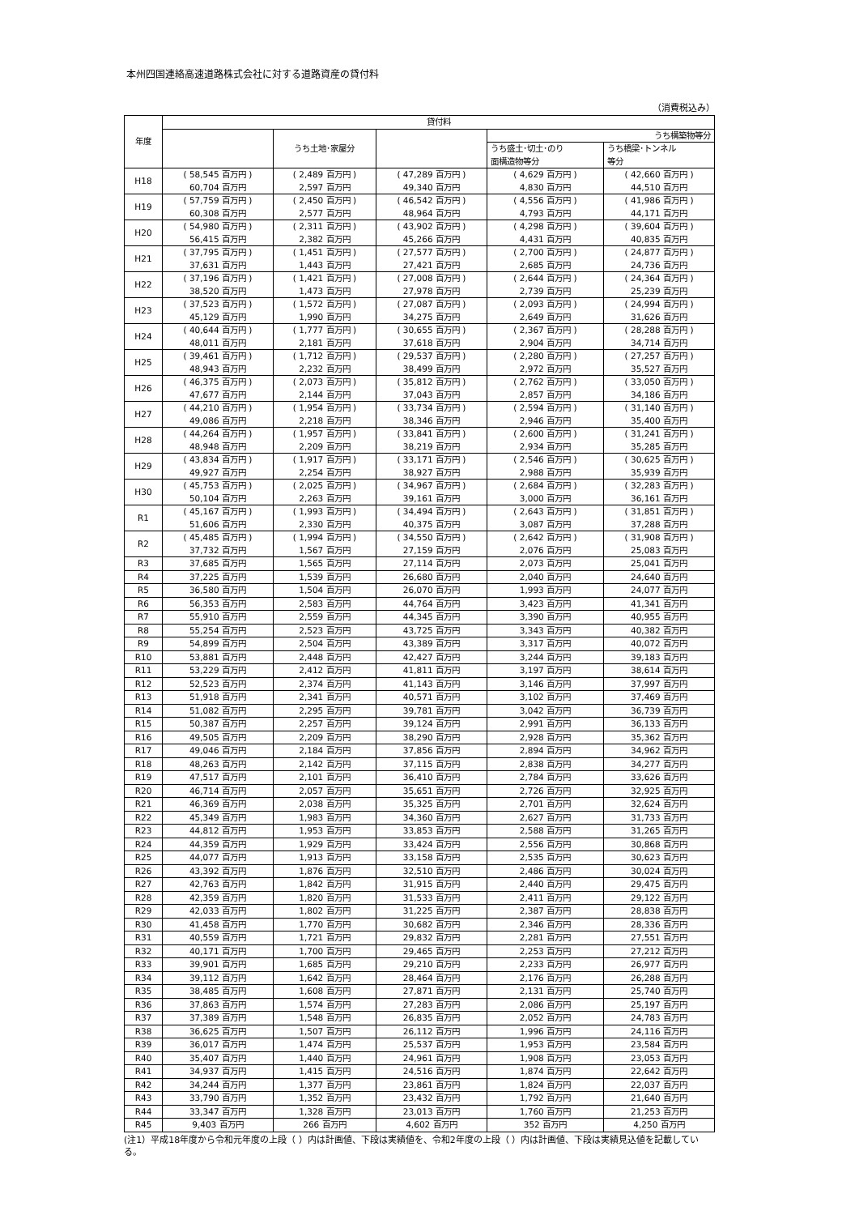本州四国連絡高速道路株式会社に対する道路資産の貸付料
（消費税込み）
| 年度 | 貸付料 | | | | |
| --- | --- | --- | --- | --- | --- |
| | | うち土地･家屋分 | | うち構築物等分 | |
| | | | | うち盛土･切土･のり 面構造物等分 | うち橋梁･トンネル 等分 |
| H18 | ( 58,545 百万円 ) 60,704 百万円 | ( 2,489 百万円 ) 2,597 百万円 | ( 47,289 百万円 ) 49,340 百万円 | ( 4,629 百万円 ) 4,830 百万円 | ( 42,660 百万円 ) 44,510 百万円 |
| H19 | ( 57,759 百万円 ) 60,308 百万円 | ( 2,450 百万円 ) 2,577 百万円 | ( 46,542 百万円 ) 48,964 百万円 | ( 4,556 百万円 ) 4,793 百万円 | ( 41,986 百万円 ) 44,171 百万円 |
| H20 | ( 54,980 百万円 ) 56,415 百万円 | ( 2,311 百万円 ) 2,382 百万円 | ( 43,902 百万円 ) 45,266 百万円 | ( 4,298 百万円 ) 4,431 百万円 | ( 39,604 百万円 ) 40,835 百万円 |
| H21 | ( 37,795 百万円 ) 37,631 百万円 | ( 1,451 百万円 ) 1,443 百万円 | ( 27,577 百万円 ) 27,421 百万円 | ( 2,700 百万円 ) 2,685 百万円 | ( 24,877 百万円 ) 24,736 百万円 |
| H22 | ( 37,196 百万円 ) 38,520 百万円 | ( 1,421 百万円 ) 1,473 百万円 | ( 27,008 百万円 ) 27,978 百万円 | ( 2,644 百万円 ) 2,739 百万円 | ( 24,364 百万円 ) 25,239 百万円 |
| H23 | ( 37,523 百万円 ) 45,129 百万円 | ( 1,572 百万円 ) 1,990 百万円 | ( 27,087 百万円 ) 34,275 百万円 | ( 2,093 百万円 ) 2,649 百万円 | ( 24,994 百万円 ) 31,626 百万円 |
| H24 | ( 40,644 百万円 ) 48,011 百万円 | ( 1,777 百万円 ) 2,181 百万円 | ( 30,655 百万円 ) 37,618 百万円 | ( 2,367 百万円 ) 2,904 百万円 | ( 28,288 百万円 ) 34,714 百万円 |
| H25 | ( 39,461 百万円 ) 48,943 百万円 | ( 1,712 百万円 ) 2,232 百万円 | ( 29,537 百万円 ) 38,499 百万円 | ( 2,280 百万円 ) 2,972 百万円 | ( 27,257 百万円 ) 35,527 百万円 |
| H26 | ( 46,375 百万円 ) 47,677 百万円 | ( 2,073 百万円 ) 2,144 百万円 | ( 35,812 百万円 ) 37,043 百万円 | ( 2,762 百万円 ) 2,857 百万円 | ( 33,050 百万円 ) 34,186 百万円 |
| H27 | ( 44,210 百万円 ) 49,086 百万円 | ( 1,954 百万円 ) 2,218 百万円 | ( 33,734 百万円 ) 38,346 百万円 | ( 2,594 百万円 ) 2,946 百万円 | ( 31,140 百万円 ) 35,400 百万円 |
| H28 | ( 44,264 百万円 ) 48,948 百万円 | ( 1,957 百万円 ) 2,209 百万円 | ( 33,841 百万円 ) 38,219 百万円 | ( 2,600 百万円 ) 2,934 百万円 | ( 31,241 百万円 ) 35,285 百万円 |
| H29 | ( 43,834 百万円 ) 49,927 百万円 | ( 1,917 百万円 ) 2,254 百万円 | ( 33,171 百万円 ) 38,927 百万円 | ( 2,546 百万円 ) 2,988 百万円 | ( 30,625 百万円 ) 35,939 百万円 |
| H30 | ( 45,753 百万円 ) 50,104 百万円 | ( 2,025 百万円 ) 2,263 百万円 | ( 34,967 百万円 ) 39,161 百万円 | ( 2,684 百万円 ) 3,000 百万円 | ( 32,283 百万円 ) 36,161 百万円 |
| R1 | ( 45,167 百万円 ) 51,606 百万円 | ( 1,993 百万円 ) 2,330 百万円 | ( 34,494 百万円 ) 40,375 百万円 | ( 2,643 百万円 ) 3,087 百万円 | ( 31,851 百万円 ) 37,288 百万円 |
| R2 | ( 45,485 百万円 ) 37,732 百万円 | ( 1,994 百万円 ) 1,567 百万円 | ( 34,550 百万円 ) 27,159 百万円 | ( 2,642 百万円 ) 2,076 百万円 | ( 31,908 百万円 ) 25,083 百万円 |
| R3 | 37,685 百万円 | 1,565 百万円 | 27,114 百万円 | 2,073 百万円 | 25,041 百万円 |
| R4 | 37,225 百万円 | 1,539 百万円 | 26,680 百万円 | 2,040 百万円 | 24,640 百万円 |
| R5 | 36,580 百万円 | 1,504 百万円 | 26,070 百万円 | 1,993 百万円 | 24,077 百万円 |
| R6 | 56,353 百万円 | 2,583 百万円 | 44,764 百万円 | 3,423 百万円 | 41,341 百万円 |
| R7 | 55,910 百万円 | 2,559 百万円 | 44,345 百万円 | 3,390 百万円 | 40,955 百万円 |
| R8 | 55,254 百万円 | 2,523 百万円 | 43,725 百万円 | 3,343 百万円 | 40,382 百万円 |
| R9 | 54,899 百万円 | 2,504 百万円 | 43,389 百万円 | 3,317 百万円 | 40,072 百万円 |
| R10 | 53,881 百万円 | 2,448 百万円 | 42,427 百万円 | 3,244 百万円 | 39,183 百万円 |
| R11 | 53,229 百万円 | 2,412 百万円 | 41,811 百万円 | 3,197 百万円 | 38,614 百万円 |
| R12 | 52,523 百万円 | 2,374 百万円 | 41,143 百万円 | 3,146 百万円 | 37,997 百万円 |
| R13 | 51,918 百万円 | 2,341 百万円 | 40,571 百万円 | 3,102 百万円 | 37,469 百万円 |
| R14 | 51,082 百万円 | 2,295 百万円 | 39,781 百万円 | 3,042 百万円 | 36,739 百万円 |
| R15 | 50,387 百万円 | 2,257 百万円 | 39,124 百万円 | 2,991 百万円 | 36,133 百万円 |
| R16 | 49,505 百万円 | 2,209 百万円 | 38,290 百万円 | 2,928 百万円 | 35,362 百万円 |
| R17 | 49,046 百万円 | 2,184 百万円 | 37,856 百万円 | 2,894 百万円 | 34,962 百万円 |
| R18 | 48,263 百万円 | 2,142 百万円 | 37,115 百万円 | 2,838 百万円 | 34,277 百万円 |
| R19 | 47,517 百万円 | 2,101 百万円 | 36,410 百万円 | 2,784 百万円 | 33,626 百万円 |
| R20 | 46,714 百万円 | 2,057 百万円 | 35,651 百万円 | 2,726 百万円 | 32,925 百万円 |
| R21 | 46,369 百万円 | 2,038 百万円 | 35,325 百万円 | 2,701 百万円 | 32,624 百万円 |
| R22 | 45,349 百万円 | 1,983 百万円 | 34,360 百万円 | 2,627 百万円 | 31,733 百万円 |
| R23 | 44,812 百万円 | 1,953 百万円 | 33,853 百万円 | 2,588 百万円 | 31,265 百万円 |
| R24 | 44,359 百万円 | 1,929 百万円 | 33,424 百万円 | 2,556 百万円 | 30,868 百万円 |
| R25 | 44,077 百万円 | 1,913 百万円 | 33,158 百万円 | 2,535 百万円 | 30,623 百万円 |
| R26 | 43,392 百万円 | 1,876 百万円 | 32,510 百万円 | 2,486 百万円 | 30,024 百万円 |
| R27 | 42,763 百万円 | 1,842 百万円 | 31,915 百万円 | 2,440 百万円 | 29,475 百万円 |
| R28 | 42,359 百万円 | 1,820 百万円 | 31,533 百万円 | 2,411 百万円 | 29,122 百万円 |
| R29 | 42,033 百万円 | 1,802 百万円 | 31,225 百万円 | 2,387 百万円 | 28,838 百万円 |
| R30 | 41,458 百万円 | 1,770 百万円 | 30,682 百万円 | 2,346 百万円 | 28,336 百万円 |
| R31 | 40,559 百万円 | 1,721 百万円 | 29,832 百万円 | 2,281 百万円 | 27,551 百万円 |
| R32 | 40,171 百万円 | 1,700 百万円 | 29,465 百万円 | 2,253 百万円 | 27,212 百万円 |
| R33 | 39,901 百万円 | 1,685 百万円 | 29,210 百万円 | 2,233 百万円 | 26,977 百万円 |
| R34 | 39,112 百万円 | 1,642 百万円 | 28,464 百万円 | 2,176 百万円 | 26,288 百万円 |
| R35 | 38,485 百万円 | 1,608 百万円 | 27,871 百万円 | 2,131 百万円 | 25,740 百万円 |
| R36 | 37,863 百万円 | 1,574 百万円 | 27,283 百万円 | 2,086 百万円 | 25,197 百万円 |
| R37 | 37,389 百万円 | 1,548 百万円 | 26,835 百万円 | 2,052 百万円 | 24,783 百万円 |
| R38 | 36,625 百万円 | 1,507 百万円 | 26,112 百万円 | 1,996 百万円 | 24,116 百万円 |
| R39 | 36,017 百万円 | 1,474 百万円 | 25,537 百万円 | 1,953 百万円 | 23,584 百万円 |
| R40 | 35,407 百万円 | 1,440 百万円 | 24,961 百万円 | 1,908 百万円 | 23,053 百万円 |
| R41 | 34,937 百万円 | 1,415 百万円 | 24,516 百万円 | 1,874 百万円 | 22,642 百万円 |
| R42 | 34,244 百万円 | 1,377 百万円 | 23,861 百万円 | 1,824 百万円 | 22,037 百万円 |
| R43 | 33,790 百万円 | 1,352 百万円 | 23,432 百万円 | 1,792 百万円 | 21,640 百万円 |
| R44 | 33,347 百万円 | 1,328 百万円 | 23,013 百万円 | 1,760 百万円 | 21,253 百万円 |
| R45 | 9,403 百万円 | 266 百万円 | 4,602 百万円 | 352 百万円 | 4,250 百万円 |
(注1）平成18年度から令和元年度の上段（ ）内は計画値、下段は実績値を、令和2年度の上段（ ）内は計画値、下段は実績見込値を記載している。